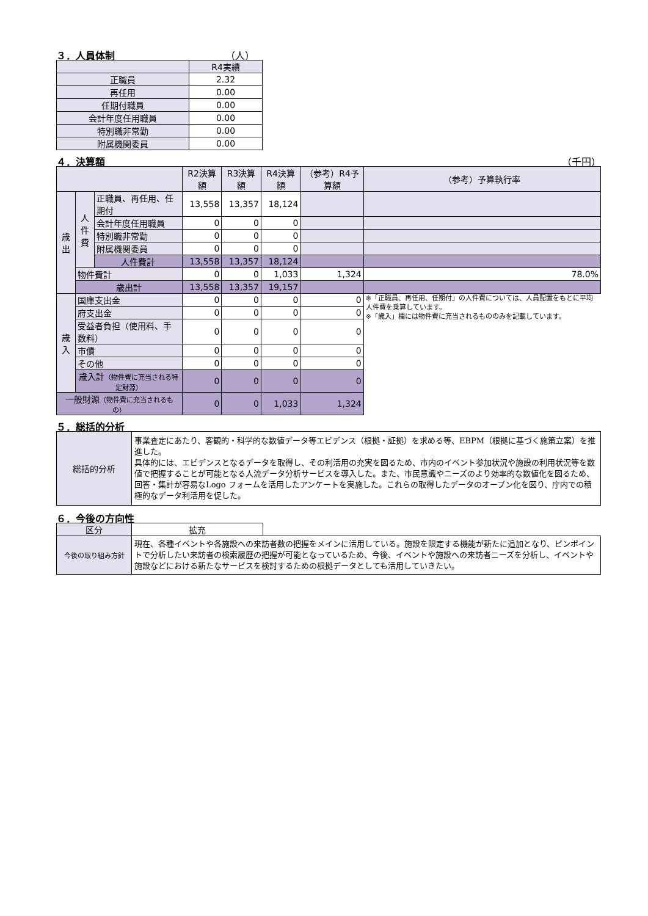３．人員体制 （人）
| | R4実績 |
| 正職員 | 2.32 |
| 再任用 | 0.00 |
| 任期付職員 | 0.00 |
| 会計年度任用職員 | 0.00 |
| 特別職非常勤 | 0.00 |
| 附属機関委員 | 0.00 |
４．決算額 （千円）
| | | | R2決算額 | R3決算額 | R4決算額 | （参考）R4予算額 | （参考）予算執行率 |
| 歳 出 | 人 件 費 | 正職員、再任用、任期付 | 13,558 | 13,357 | 18,124 | | |
| | | 会計年度任用職員 | 0 | 0 | 0 | | |
| | | 特別職非常勤 | 0 | 0 | 0 | | |
| | | 附属機関委員 | 0 | 0 | 0 | | |
| | | 人件費計 | 13,558 | 13,357 | 18,124 | | |
| | 物件費計 | | 0 | 0 | 1,033 | 1,324 | 78.0% |
| | 歳出計 | | 13,558 | 13,357 | 19,157 | | |
| 歳 入 | 国庫支出金 | | 0 | 0 | 0 | 0 | ※「正職員、再任用、任期付」の人件費については、人員配置をもとに平均人件費を乗算しています。 ※「歳入」欄には物件費に充当されるもののみを記載しています。 |
| | 府支出金 | | 0 | 0 | 0 | 0 | |
| | 受益者負担（使用料、手数料） | | 0 | 0 | 0 | 0 | |
| | 市債 | | 0 | 0 | 0 | 0 | |
| | その他 | | 0 | 0 | 0 | 0 | |
| | 歳入計 （物件費に充当される特定財源） | | 0 | 0 | 0 | 0 | |
| 一般財源 （物件費に充当されるもの） | | | 0 | 0 | 1,033 | 1,324 | |
５．総括的分析
| 総括的分析 | 事業査定にあたり、客観的・科学的な数値データ等エビデンス（根拠・証拠）を求める等、EBPM（根拠に基づく施策立案）を推進した。 具体的には、エビデンスとなるデータを取得し、その利活用の充実を図るため、市内のイベント参加状況や施設の利用状況等を数値で把握することが可能となる人流データ分析サービスを導入した。また、市民意識やニーズのより効率的な数値化を図るため、回答・集計が容易なLogo フォームを活用したアンケートを実施した。これらの取得したデータのオープン化を図り、庁内での積極的なデータ利活用を促した。 |
６．今後の方向性
| 区分 | 拡充 | |
| 今後の取り組み方針 | 現在、各種イベントや各施設への来訪者数の把握をメインに活用している。施設を限定する機能が新たに追加となり、ピンポイントで分析したい来訪者の検索履歴の把握が可能となっているため、今後、イベントや施設への来訪者ニーズを分析し、イベントや施設などにおける新たなサービスを検討するための根拠データとしても活用していきたい。 | |